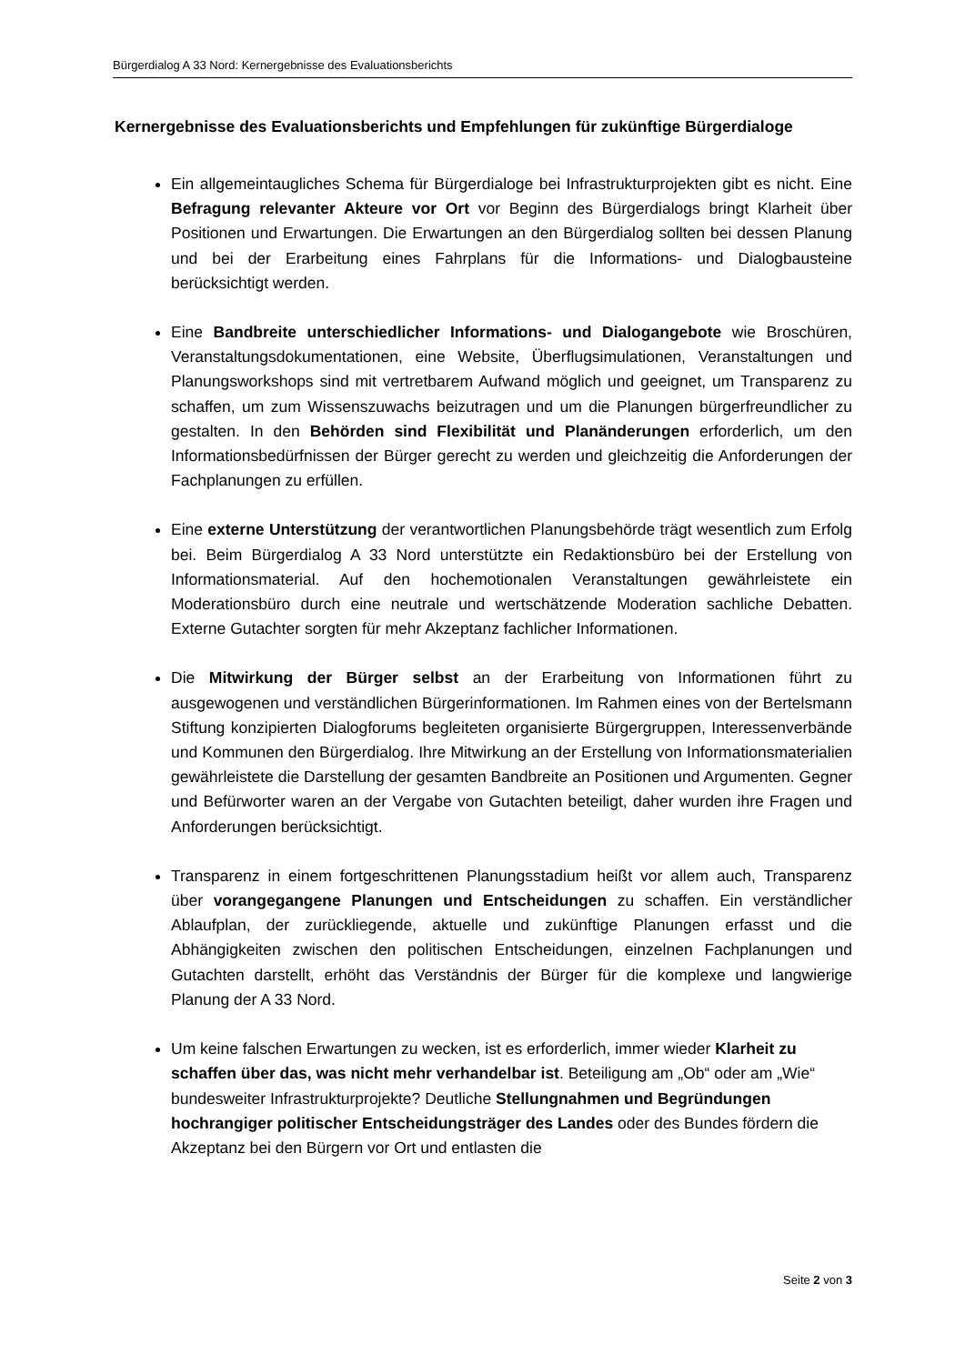Bürgerdialog A 33 Nord: Kernergebnisse des Evaluationsberichts
Kernergebnisse des Evaluationsberichts und Empfehlungen für zukünftige Bürgerdialoge
Ein allgemeintaugliches Schema für Bürgerdialoge bei Infrastrukturprojekten gibt es nicht. Eine Befragung relevanter Akteure vor Ort vor Beginn des Bürgerdialogs bringt Klarheit über Positionen und Erwartungen. Die Erwartungen an den Bürgerdialog sollten bei dessen Planung und bei der Erarbeitung eines Fahrplans für die Informations- und Dialogbausteine berücksichtigt werden.
Eine Bandbreite unterschiedlicher Informations- und Dialogangebote wie Broschüren, Veranstaltungsdokumentationen, eine Website, Überflugsimulationen, Veranstaltungen und Planungsworkshops sind mit vertretbarem Aufwand möglich und geeignet, um Transparenz zu schaffen, um zum Wissenszuwachs beizutragen und um die Planungen bürgerfreundlicher zu gestalten. In den Behörden sind Flexibilität und Planänderungen erforderlich, um den Informationsbedürfnissen der Bürger gerecht zu werden und gleichzeitig die Anforderungen der Fachplanungen zu erfüllen.
Eine externe Unterstützung der verantwortlichen Planungsbehörde trägt wesentlich zum Erfolg bei. Beim Bürgerdialog A 33 Nord unterstützte ein Redaktionsbüro bei der Erstellung von Informationsmaterial. Auf den hochemotionalen Veranstaltungen gewährleistete ein Moderationsbüro durch eine neutrale und wertschätzende Moderation sachliche Debatten. Externe Gutachter sorgten für mehr Akzeptanz fachlicher Informationen.
Die Mitwirkung der Bürger selbst an der Erarbeitung von Informationen führt zu ausgewogenen und verständlichen Bürgerinformationen. Im Rahmen eines von der Bertelsmann Stiftung konzipierten Dialogforums begleiteten organisierte Bürgergruppen, Interessenverbände und Kommunen den Bürgerdialog. Ihre Mitwirkung an der Erstellung von Informationsmaterialien gewährleistete die Darstellung der gesamten Bandbreite an Positionen und Argumenten. Gegner und Befürworter waren an der Vergabe von Gutachten beteiligt, daher wurden ihre Fragen und Anforderungen berücksichtigt.
Transparenz in einem fortgeschrittenen Planungsstadium heißt vor allem auch, Transparenz über vorangegangene Planungen und Entscheidungen zu schaffen. Ein verständlicher Ablaufplan, der zurückliegende, aktuelle und zukünftige Planungen erfasst und die Abhängigkeiten zwischen den politischen Entscheidungen, einzelnen Fachplanungen und Gutachten darstellt, erhöht das Verständnis der Bürger für die komplexe und langwierige Planung der A 33 Nord.
Um keine falschen Erwartungen zu wecken, ist es erforderlich, immer wieder Klarheit zu schaffen über das, was nicht mehr verhandelbar ist. Beteiligung am „Ob“ oder am „Wie“ bundesweiter Infrastrukturprojekte? Deutliche Stellungnahmen und Begründungen hochrangiger politischer Entscheidungsträger des Landes oder des Bundes fördern die Akzeptanz bei den Bürgern vor Ort und entlasten die
Seite 2 von 3